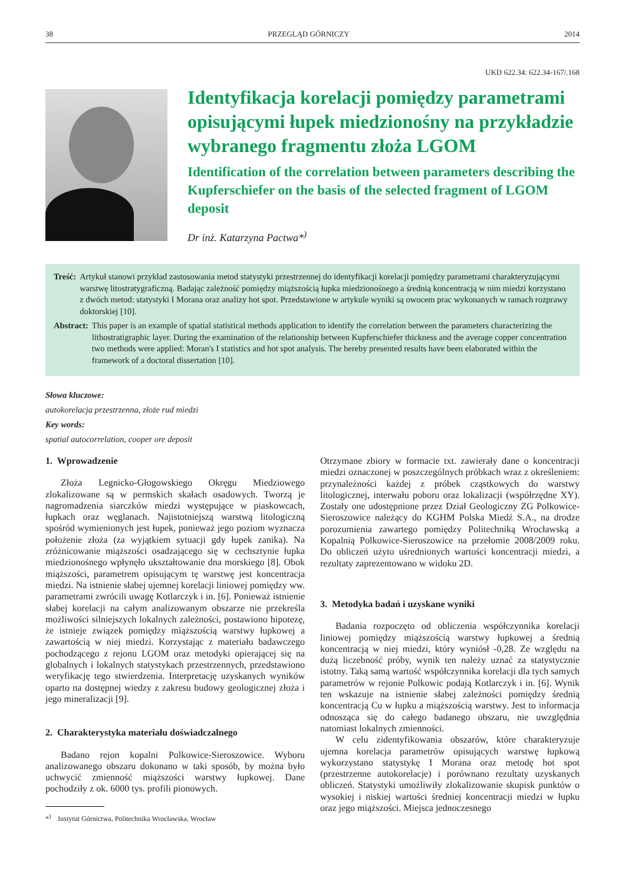38 PRZEGLĄD GÓRNICZY 2014
UKD 622.34: 622.34-167/.168
Identyfikacja korelacji pomiędzy parametrami opisującymi łupek miedzionośny na przykładzie wybranego fragmentu złoża LGOM
Identification of the correlation between parameters describing the Kupferschiefer on the basis of the selected fragment of LGOM deposit
Dr inż. Katarzyna Pactwa*<sup>)</sup>
Treść: Artykuł stanowi przykład zastosowania metod statystyki przestrzennej do identyfikacji korelacji pomiędzy parametrami charakteryzującymi warstwę litostratygraficzną. Badając zależność pomiędzy miąższością łupka miedzionośnego a średnią koncentracją w nim miedzi korzystano z dwóch metod: statystyki I Morana oraz analizy hot spot. Przedstawione w artykule wyniki są owocem prac wykonanych w ramach rozprawy doktorskiej [10].
Abstract: This paper is an example of spatial statistical methods application to identify the correlation between the parameters characterizing the lithostratigraphic layer. During the examination of the relationship between Kupferschiefer thickness and the average copper concentration two methods were applied: Moran's I statistics and hot spot analysis. The hereby presented results have been elaborated within the framework of a doctoral dissertation [10].
Słowa kluczowe:
autokorelacja przestrzenna, złoże rud miedzi
Key words:
spatial autocorrelation, cooper ore deposit
1. Wprowadzenie
Złoża Legnicko-Głogowskiego Okręgu Miedziowego zlokalizowane są w permskich skałach osadowych. Tworzą je nagromadzenia siarczków miedzi występujące w piaskowcach, łupkach oraz węglanach. Najistotniejszą warstwą litologiczną spośród wymienionych jest łupek, ponieważ jego poziom wyznacza położenie złoża (za wyjątkiem sytuacji gdy łupek zanika). Na zróżnicowanie miąższości osadzającego się w cechsztynie łupka miedzionośnego wpłynęło ukształtowanie dna morskiego [8]. Obok miąższości, parametrem opisującym tę warstwę jest koncentracja miedzi. Na istnienie słabej ujemnej korelacji liniowej pomiędzy ww. parametrami zwrócili uwagę Kotlarczyk i in. [6]. Ponieważ istnienie słabej korelacji na całym analizowanym obszarze nie przekreśla możliwości silniejszych lokalnych zależności, postawiono hipotezę, że istnieje związek pomiędzy miąższością warstwy łupkowej a zawartością w niej miedzi. Korzystając z materiału badawczego pochodzącego z rejonu LGOM oraz metodyki opierającej się na globalnych i lokalnych statystykach przestrzennych, przedstawiono weryfikację tego stwierdzenia. Interpretację uzyskanych wyników oparto na dostępnej wiedzy z zakresu budowy geologicznej złoża i jego mineralizacji [9].
2. Charakterystyka materiału doświadczalnego
Badano rejon kopalni Polkowice-Sieroszowice. Wyboru analizowanego obszaru dokonano w taki sposób, by można było uchwycić zmienność miąższości warstwy łupkowej. Dane pochodziły z ok. 6000 tys. profili pionowych.
*<sup>)</sup> Instytut Górnictwa, Politechnika Wrocławska, Wrocław
Otrzymane zbiory w formacie txt. zawierały dane o koncentracji miedzi oznaczonej w poszczególnych próbkach wraz z określeniem: przynależności każdej z próbek cząstkowych do warstwy litologicznej, interwału poboru oraz lokalizacji (współrzędne XY). Zostały one udostępnione przez Dział Geologiczny ZG Polkowice-Sieroszowice należący do KGHM Polska Miedź S.A., na drodze porozumienia zawartego pomiędzy Politechniką Wrocławską a Kopalnią Polkowice-Sieroszowice na przełomie 2008/2009 roku. Do obliczeń użyto uśrednionych wartości koncentracji miedzi, a rezultaty zaprezentowano w widoku 2D.
3. Metodyka badań i uzyskane wyniki
Badania rozpoczęto od obliczenia współczynnika korelacji liniowej pomiędzy miąższością warstwy łupkowej a średnią koncentracją w niej miedzi, który wyniósł -0,28. Ze względu na dużą liczebność próby, wynik ten należy uznać za statystycznie istotny. Taką samą wartość współczynnika korelacji dla tych samych parametrów w rejonie Polkowic podają Kotlarczyk i in. [6]. Wynik ten wskazuje na istnienie słabej zależności pomiędzy średnią koncentracją Cu w łupku a miąższością warstwy. Jest to informacja odnosząca się do całego badanego obszaru, nie uwzględnia natomiast lokalnych zmienności.
W celu zidentyfikowania obszarów, które charakteryzuje ujemna korelacja parametrów opisujących warstwę łupkową wykorzystano statystykę I Morana oraz metodę hot spot (przestrzenne autokorelacje) i porównano rezultaty uzyskanych obliczeń. Statystyki umożliwiły zlokalizowanie skupisk punktów o wysokiej i niskiej wartości średniej koncentracji miedzi w łupku oraz jego miąższości. Miejsca jednoczesnego